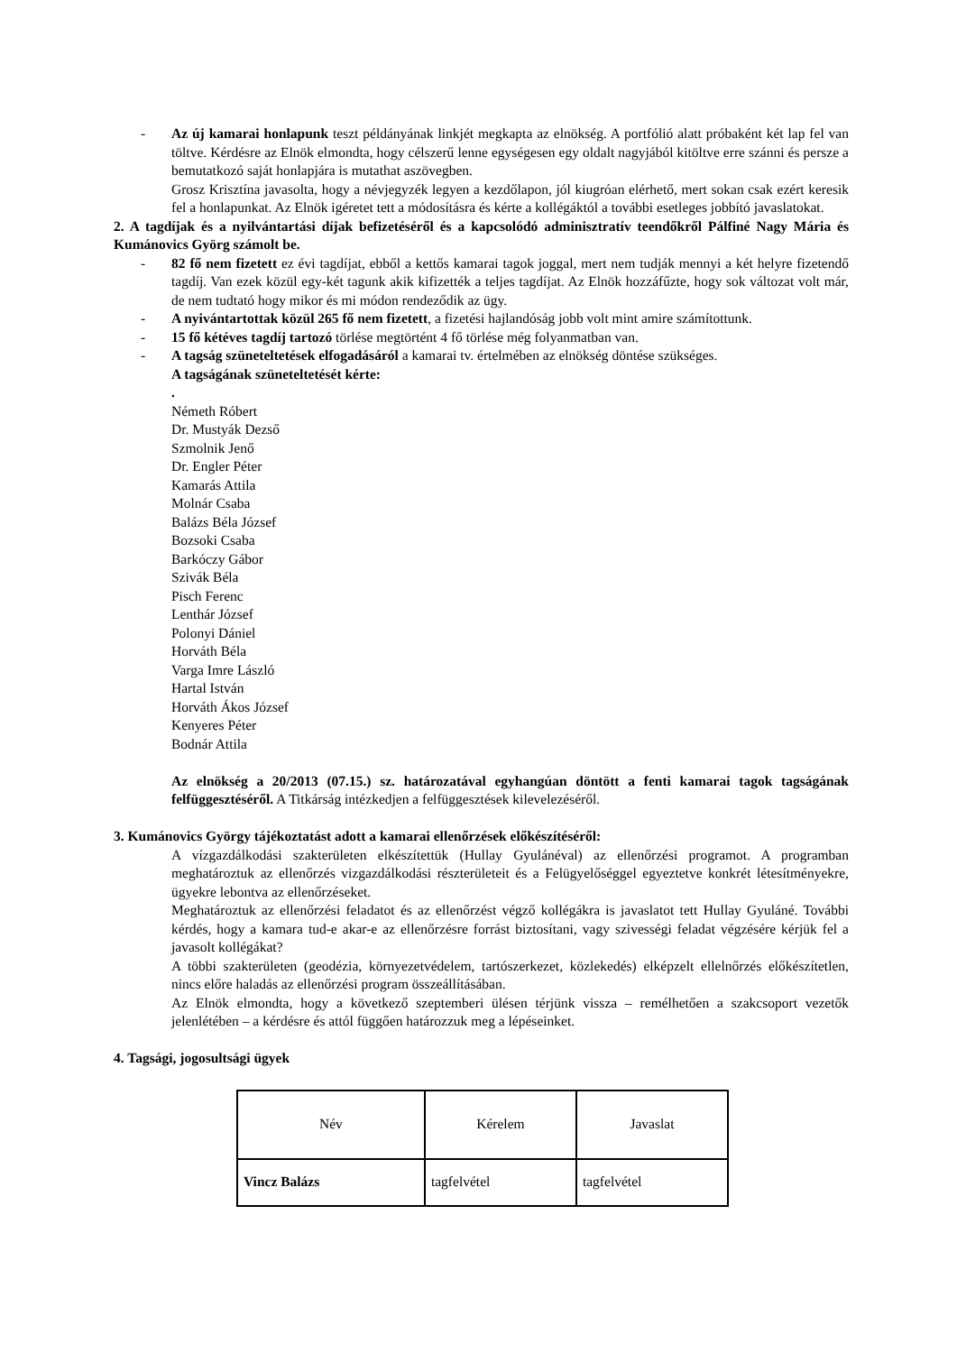- Az új kamarai honlapunk teszt példányának linkjét megkapta az elnökség. A portfólió alatt próbaként két lap fel van töltve. Kérdésre az Elnök elmondta, hogy célszerű lenne egységesen egy oldalt nagyjából kitöltve erre szánni és persze a bemutatkozó saját honlapjára is mutathat aszövegben.
Grosz Krisztína javasolta, hogy a névjegyzék legyen a kezdőlapon, jól kiugróan elérhető, mert sokan csak ezért keresik fel a honlapunkat. Az Elnök igéretet tett a módosításra és kérte a kollégáktól a további esetleges jobbító javaslatokat.
2. A tagdíjak és a nyilvántartási díjak befizetéséről és a kapcsolódó adminisztratív teendőkről Pálfiné Nagy Mária és Kumánovics Györg számolt be.
- 82 fő nem fizetett ez évi tagdíjat, ebből a kettős kamarai tagok joggal, mert nem tudják mennyi a két helyre fizetendő tagdíj. Van ezek közül egy-két tagunk akik kifizették a teljes tagdíjat. Az Elnök hozzáfűzte, hogy sok változat volt már, de nem tudtató hogy mikor és mi módon rendeződik az ügy.
- A nyiván­tartottak közül 265 fő nem fizetett, a fizetési hajlandóság jobb volt mint amire számítottunk.
- 15 fő kétéves tagdíj tartozó törlése megtörtént 4 fő törlése még folyanmatban van.
- A tagság szüneteltetések elfogadásáról a kamarai tv. értelmében az elnökség döntése szükséges.
A tagságának szüneteltetését kérte:
.
Németh Róbert
Dr. Mustyák Dezső
Szmolnik Jenő
Dr. Engler Péter
Kamarás Attila
Molnár Csaba
Balázs Béla József
Bozsoki Csaba
Barkóczy Gábor
Szivák Béla
Pisch Ferenc
Lenthár József
Polonyi Dániel
Horváth Béla
Varga Imre László
Hartal István
Horváth Ákos József
Kenyeres Péter
Bodnár Attila
Az elnökség a 20/2013 (07.15.) sz. határozatával egyhangúan döntött a fenti kamarai tagok tagságának felfüggesztéséről. A Titkárság intézkedjen a felfüggesztések kilevelezéséről.
3. Kumánovics György tájékoztatást adott a kamarai ellenőrzések előkészítéséről:
A vízgazdálkodási szakterületen elkészítettük (Hullay Gyulánéval) az ellenőrzési programot. A programban meghatároztuk az ellenőrzés vizgazdálkodási részterületeit és a Felügyelőséggel egyeztetve konkrét létesítményekre, ügyekre lebontva az ellenőrzéseket.
Meghatároztuk az ellenőrzési feladatot és az ellenőrzést végző kollégákra is javaslatot tett Hullay Gyuláné. További kérdés, hogy a kamara tud-e akar-e az ellenőrzésre forrást biztosítani, vagy szivességi feladat végzésére kérjük fel a javasolt kollégákat?
A többi szakterületen (geodézia, környezetvédelem, tartószerkezet, közlekedés) elképzelt ellelnőrzés előkészítetlen, nincs előre haladás az ellenőrzési program összeállításában.
Az Elnök elmondta, hogy a következő szeptemberi ülésen térjünk vissza – remélhetően a szakcsoport vezetők jelenlétében – a kérdésre és attól függően határozzuk meg a lépéseinket.
4. Tagsági, jogosultsági ügyek
| Név | Kérelem | Javaslat |
| --- | --- | --- |
| Vincz Balázs | tagfelvétel | tagfelvétel |